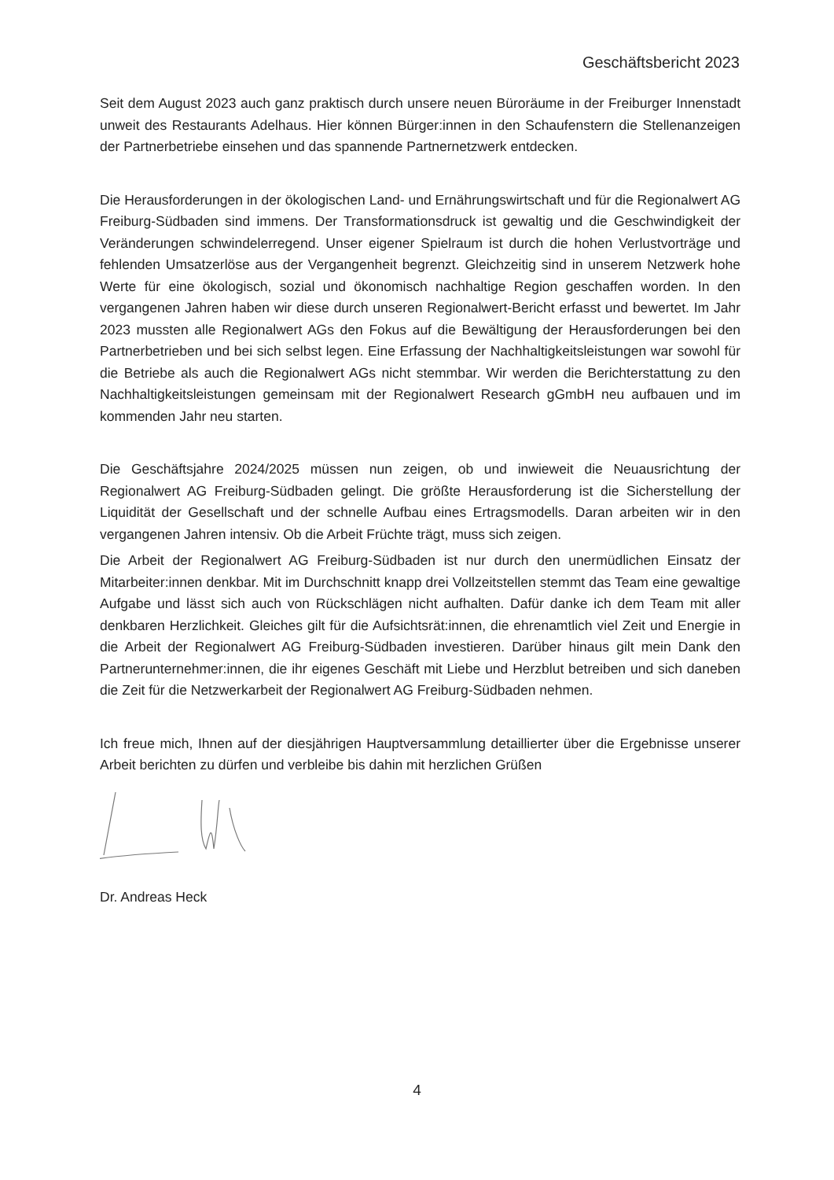Geschäftsbericht 2023
Seit dem August 2023 auch ganz praktisch durch unsere neuen Büroräume in der Freiburger Innenstadt unweit des Restaurants Adelhaus. Hier können Bürger:innen in den Schaufenstern die Stellenanzeigen der Partnerbetriebe einsehen und das spannende Partnernetzwerk entdecken.
Die Herausforderungen in der ökologischen Land- und Ernährungswirtschaft und für die Regionalwert AG Freiburg-Südbaden sind immens. Der Transformationsdruck ist gewaltig und die Geschwindigkeit der Veränderungen schwindelerregend. Unser eigener Spielraum ist durch die hohen Verlustvorträge und fehlenden Umsatzerlöse aus der Vergangenheit begrenzt. Gleichzeitig sind in unserem Netzwerk hohe Werte für eine ökologisch, sozial und ökonomisch nachhaltige Region geschaffen worden. In den vergangenen Jahren haben wir diese durch unseren Regionalwert-Bericht erfasst und bewertet. Im Jahr 2023 mussten alle Regionalwert AGs den Fokus auf die Bewältigung der Herausforderungen bei den Partnerbetrieben und bei sich selbst legen. Eine Erfassung der Nachhaltigkeitsleistungen war sowohl für die Betriebe als auch die Regionalwert AGs nicht stemmbar. Wir werden die Berichterstattung zu den Nachhaltigkeitsleistungen gemeinsam mit der Regionalwert Research gGmbH neu aufbauen und im kommenden Jahr neu starten.
Die Geschäftsjahre 2024/2025 müssen nun zeigen, ob und inwieweit die Neuausrichtung der Regionalwert AG Freiburg-Südbaden gelingt. Die größte Herausforderung ist die Sicherstellung der Liquidität der Gesellschaft und der schnelle Aufbau eines Ertragsmodells. Daran arbeiten wir in den vergangenen Jahren intensiv. Ob die Arbeit Früchte trägt, muss sich zeigen.
Die Arbeit der Regionalwert AG Freiburg-Südbaden ist nur durch den unermüdlichen Einsatz der Mitarbeiter:innen denkbar. Mit im Durchschnitt knapp drei Vollzeitstellen stemmt das Team eine gewaltige Aufgabe und lässt sich auch von Rückschlägen nicht aufhalten. Dafür danke ich dem Team mit aller denkbaren Herzlichkeit. Gleiches gilt für die Aufsichtsrät:innen, die ehrenamtlich viel Zeit und Energie in die Arbeit der Regionalwert AG Freiburg-Südbaden investieren. Darüber hinaus gilt mein Dank den Partnerunternehmer:innen, die ihr eigenes Geschäft mit Liebe und Herzblut betreiben und sich daneben die Zeit für die Netzwerkarbeit der Regionalwert AG Freiburg-Südbaden nehmen.
Ich freue mich, Ihnen auf der diesjährigen Hauptversammlung detaillierter über die Ergebnisse unserer Arbeit berichten zu dürfen und verbleibe bis dahin mit herzlichen Grüßen
Dr. Andreas Heck
4